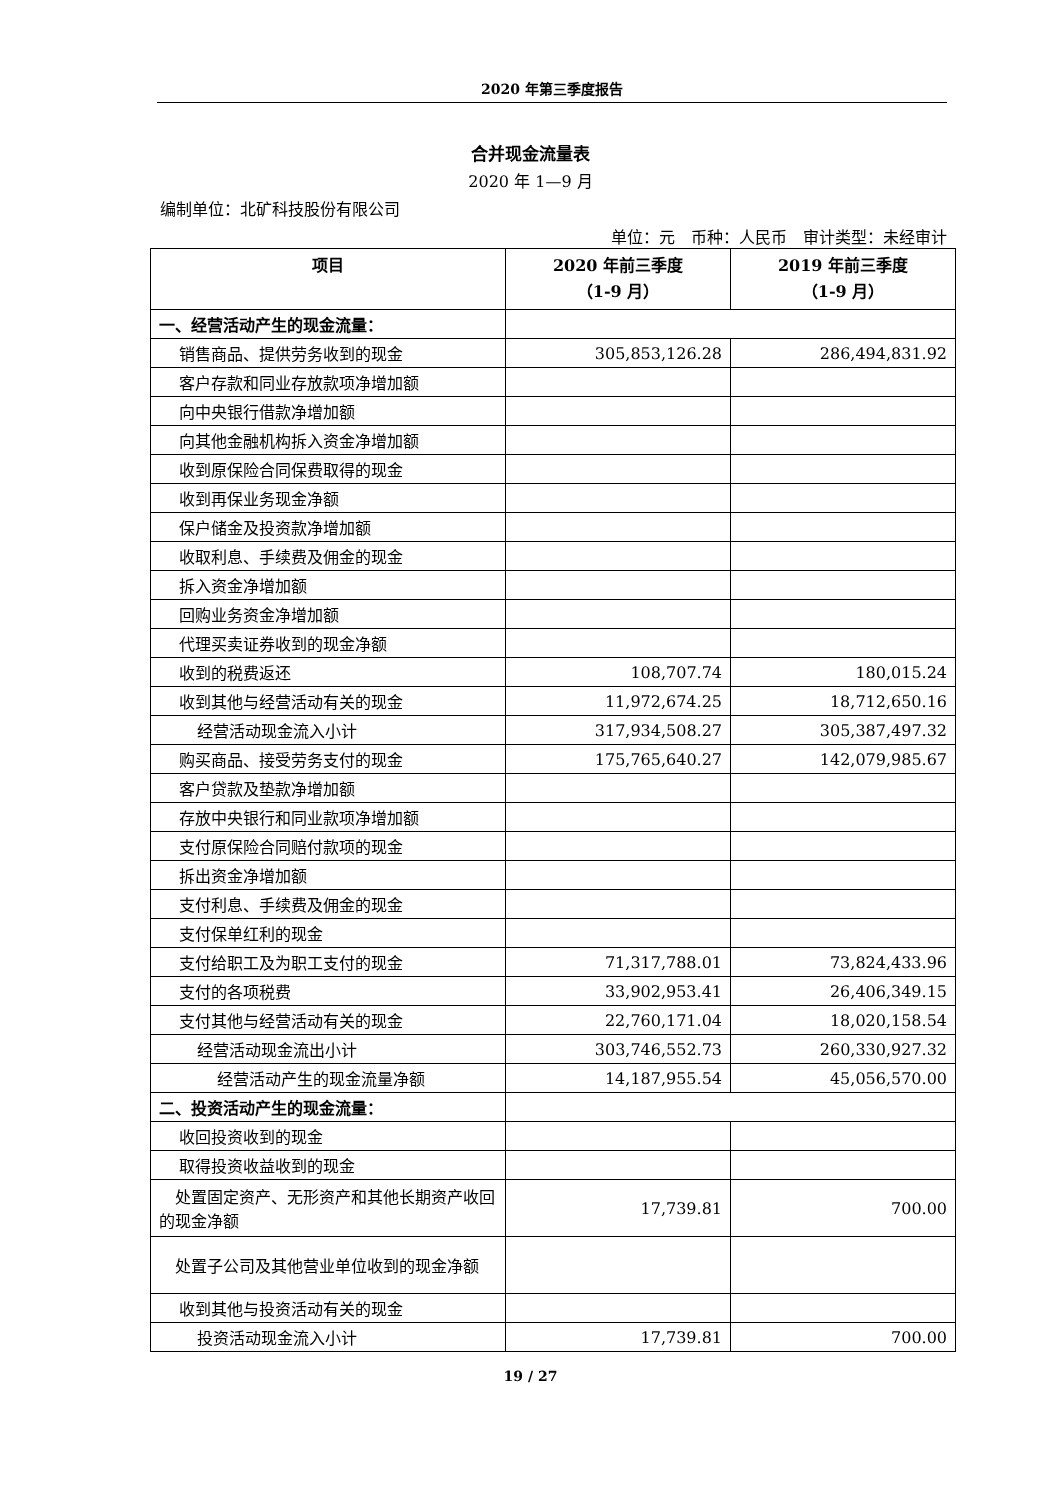2020 年第三季度报告
合并现金流量表
2020 年 1—9 月
编制单位：北矿科技股份有限公司
单位：元　币种：人民币　审计类型：未经审计
| 项目 | 2020 年前三季度 （1-9 月） | 2019 年前三季度 （1-9 月） |
| --- | --- | --- |
| 一、经营活动产生的现金流量： | | |
| 销售商品、提供劳务收到的现金 | 305,853,126.28 | 286,494,831.92 |
| 客户存款和同业存放款项净增加额 | | |
| 向中央银行借款净增加额 | | |
| 向其他金融机构拆入资金净增加额 | | |
| 收到原保险合同保费取得的现金 | | |
| 收到再保业务现金净额 | | |
| 保户储金及投资款净增加额 | | |
| 收取利息、手续费及佣金的现金 | | |
| 拆入资金净增加额 | | |
| 回购业务资金净增加额 | | |
| 代理买卖证券收到的现金净额 | | |
| 收到的税费返还 | 108,707.74 | 180,015.24 |
| 收到其他与经营活动有关的现金 | 11,972,674.25 | 18,712,650.16 |
| 经营活动现金流入小计 | 317,934,508.27 | 305,387,497.32 |
| 购买商品、接受劳务支付的现金 | 175,765,640.27 | 142,079,985.67 |
| 客户贷款及垫款净增加额 | | |
| 存放中央银行和同业款项净增加额 | | |
| 支付原保险合同赔付款项的现金 | | |
| 拆出资金净增加额 | | |
| 支付利息、手续费及佣金的现金 | | |
| 支付保单红利的现金 | | |
| 支付给职工及为职工支付的现金 | 71,317,788.01 | 73,824,433.96 |
| 支付的各项税费 | 33,902,953.41 | 26,406,349.15 |
| 支付其他与经营活动有关的现金 | 22,760,171.04 | 18,020,158.54 |
| 经营活动现金流出小计 | 303,746,552.73 | 260,330,927.32 |
| 经营活动产生的现金流量净额 | 14,187,955.54 | 45,056,570.00 |
| 二、投资活动产生的现金流量： | | |
| 收回投资收到的现金 | | |
| 取得投资收益收到的现金 | | |
| 处置固定资产、无形资产和其他长期资产收回的现金净额 | 17,739.81 | 700.00 |
| 处置子公司及其他营业单位收到的现金净额 | | |
| 收到其他与投资活动有关的现金 | | |
| 投资活动现金流入小计 | 17,739.81 | 700.00 |
19 / 27